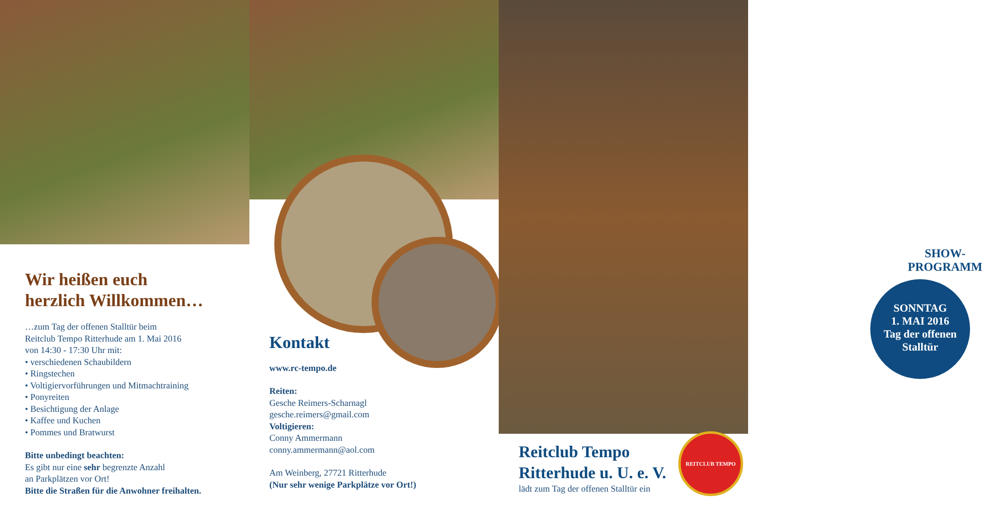Wir heißen euch
herzlich Willkommen…
…zum Tag der offenen Stalltür beim
Reitclub Tempo Ritterhude am 1. Mai 2016
von 14:30 - 17:30 Uhr mit:
• verschiedenen Schaubildern
• Ringstechen
• Voltigiervorführungen und Mitmachtraining
• Ponyreiten
• Besichtigung der Anlage
• Kaffee und Kuchen
• Pommes und Bratwurst
Bitte unbedingt beachten:
Es gibt nur eine sehr begrenzte Anzahl
an Parkplätzen vor Ort!
Bitte die Straßen für die Anwohner freihalten.
Kontakt
www.rc-tempo.de
Reiten:
Gesche Reimers-Scharnagl
gesche.reimers@gmail.com
Voltigieren:
Conny Ammermann
conny.ammermann@aol.com
Am Weinberg, 27721 Ritterhude
(Nur sehr wenige Parkplätze vor Ort!)
SHOW-
PROGRAMM
SONNTAG
1. MAI 2016
Tag der offenen
Stalltür
Reitclub Tempo
Ritterhude u. U. e. V.
lädt zum Tag der offenen Stalltür ein
REITCLUB TEMPO